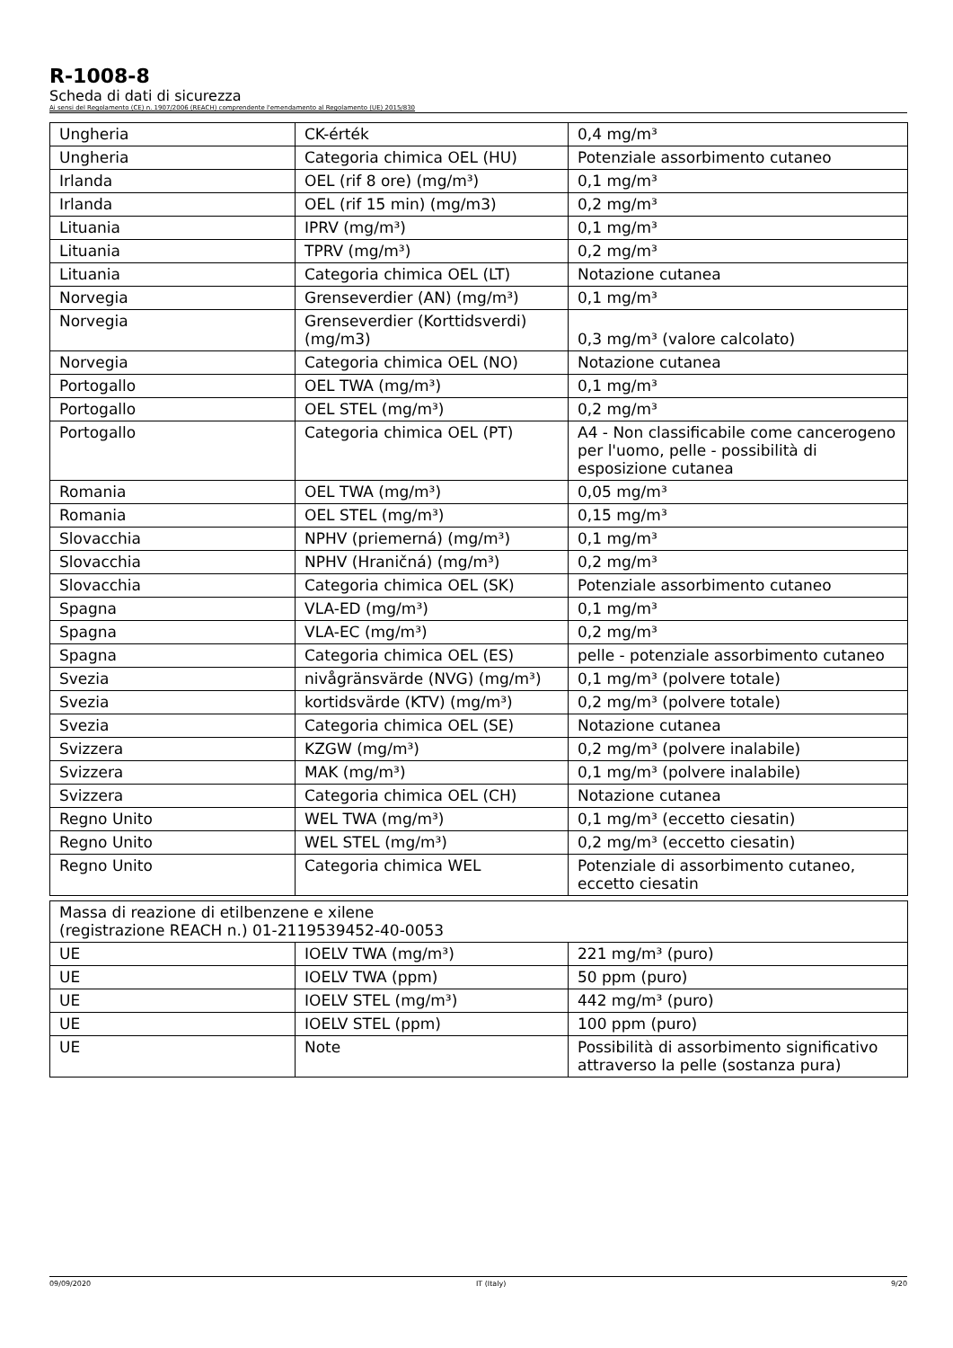R-1008-8
Scheda di dati di sicurezza
Ai sensi del Regolamento (CE) n. 1907/2006 (REACH) comprendente l'emendamento al Regolamento (UE) 2015/830
| Ungheria | CK-érték | 0,4 mg/m³ |
| Ungheria | Categoria chimica OEL (HU) | Potenziale assorbimento cutaneo |
| Irlanda | OEL (rif 8 ore) (mg/m³) | 0,1 mg/m³ |
| Irlanda | OEL (rif 15 min) (mg/m3) | 0,2 mg/m³ |
| Lituania | IPRV (mg/m³) | 0,1 mg/m³ |
| Lituania | TPRV (mg/m³) | 0,2 mg/m³ |
| Lituania | Categoria chimica OEL (LT) | Notazione cutanea |
| Norvegia | Grenseverdier (AN) (mg/m³) | 0,1 mg/m³ |
| Norvegia | Grenseverdier (Korttidsverdi) (mg/m3) | 0,3 mg/m³ (valore calcolato) |
| Norvegia | Categoria chimica OEL (NO) | Notazione cutanea |
| Portogallo | OEL TWA (mg/m³) | 0,1 mg/m³ |
| Portogallo | OEL STEL (mg/m³) | 0,2 mg/m³ |
| Portogallo | Categoria chimica OEL (PT) | A4 - Non classificabile come cancerogeno per l'uomo, pelle - possibilità di esposizione cutanea |
| Romania | OEL TWA (mg/m³) | 0,05 mg/m³ |
| Romania | OEL STEL (mg/m³) | 0,15 mg/m³ |
| Slovacchia | NPHV (priemerná) (mg/m³) | 0,1 mg/m³ |
| Slovacchia | NPHV (Hraničná) (mg/m³) | 0,2 mg/m³ |
| Slovacchia | Categoria chimica OEL (SK) | Potenziale assorbimento cutaneo |
| Spagna | VLA-ED (mg/m³) | 0,1 mg/m³ |
| Spagna | VLA-EC (mg/m³) | 0,2 mg/m³ |
| Spagna | Categoria chimica OEL (ES) | pelle - potenziale assorbimento cutaneo |
| Svezia | nivågränsvärde (NVG) (mg/m³) | 0,1 mg/m³ (polvere totale) |
| Svezia | kortidsvärde (KTV) (mg/m³) | 0,2 mg/m³ (polvere totale) |
| Svezia | Categoria chimica OEL (SE) | Notazione cutanea |
| Svizzera | KZGW (mg/m³) | 0,2 mg/m³ (polvere inalabile) |
| Svizzera | MAK (mg/m³) | 0,1 mg/m³ (polvere inalabile) |
| Svizzera | Categoria chimica OEL (CH) | Notazione cutanea |
| Regno Unito | WEL TWA (mg/m³) | 0,1 mg/m³ (eccetto ciesatin) |
| Regno Unito | WEL STEL (mg/m³) | 0,2 mg/m³ (eccetto ciesatin) |
| Regno Unito | Categoria chimica WEL | Potenziale di assorbimento cutaneo, eccetto ciesatin |
| Massa di reazione di etilbenzene e xilene (registrazione REACH n.) 01-2119539452-40-0053 | | |
| UE | IOELV TWA (mg/m³) | 221 mg/m³ (puro) |
| UE | IOELV TWA (ppm) | 50 ppm (puro) |
| UE | IOELV STEL (mg/m³) | 442 mg/m³ (puro) |
| UE | IOELV STEL (ppm) | 100 ppm (puro) |
| UE | Note | Possibilità di assorbimento significativo attraverso la pelle (sostanza pura) |
09/09/2020 IT (Italy) 9/20